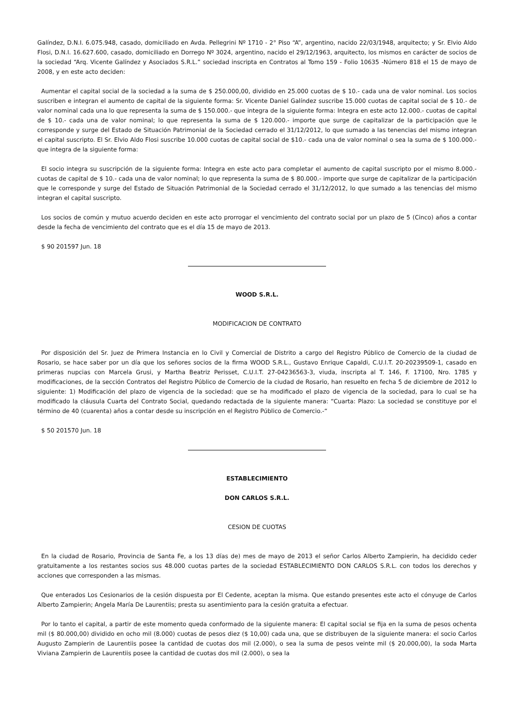Galíndez, D.N.I. 6.075.948, casado, domiciliado en Avda. Pellegrini Nº 1710 - 2° Piso “A”, argentino, nacido 22/03/1948, arquitecto; y Sr. Elvio Aldo Flosi, D.N.I. 16.627.600, casado, domiciliado en Dorrego Nº 3024, argentino, nacido el 29/12/1963, arquitecto, los mismos en carácter de socios de la sociedad “Arq. Vicente Galíndez y Asociados S.R.L.” sociedad inscripta en Contratos al Tomo 159 - Folio 10635 -Número 818 el 15 de mayo de 2008, y en este acto deciden:
Aumentar el capital social de la sociedad a la suma de $ 250.000,00, dividido en 25.000 cuotas de $ 10.- cada una de valor nominal. Los socios suscriben e integran el aumento de capital de la siguiente forma: Sr. Vicente Daniel Galíndez suscribe 15.000 cuotas de capital social de $ 10.- de valor nominal cada una lo que representa la suma de $ 150.000.- que integra de la siguiente forma: Integra en este acto 12.000.- cuotas de capital de $ 10.- cada una de valor nominal; lo que representa la suma de $ 120.000.- importe que surge de capitalizar de la participación que le corresponde y surge del Estado de Situación Patrimonial de la Sociedad cerrado el 31/12/2012, lo que sumado a las tenencias del mismo integran el capital suscripto. El Sr. Elvio Aldo Flosi suscribe 10.000 cuotas de capital social de $10.- cada una de valor nominal o sea la suma de $ 100.000.- que integra de la siguiente forma:
El socio integra su suscripción de la siguiente forma: Integra en este acto para completar el aumento de capital suscripto por el mismo 8.000.- cuotas de capital de $ 10.- cada una de valor nominal; lo que representa la suma de $ 80.000.- importe que surge de capitalizar de la participación que le corresponde y surge del Estado de Situación Patrimonial de la Sociedad cerrado el 31/12/2012, lo que sumado a las tenencias del mismo integran el capital suscripto.
Los socios de común y mutuo acuerdo deciden en este acto prorrogar el vencimiento del contrato social por un plazo de 5 (Cinco) años a contar desde la fecha de vencimiento del contrato que es el día 15 de mayo de 2013.
$ 90 201597 Jun. 18
WOOD S.R.L.
MODIFICACION DE CONTRATO
Por disposición del Sr. Juez de Primera Instancia en lo Civil y Comercial de Distrito a cargo del Registro Público de Comercio de la ciudad de Rosario, se hace saber por un día que los señores socios de la firma WOOD S.R.L., Gustavo Enrique Capaldi, C.U.I.T. 20-20239509-1, casado en primeras nupcias con Marcela Grusi, y Martha Beatriz Perisset, C.U.I.T. 27-04236563-3, viuda, inscripta al T. 146, F. 17100, Nro. 1785 y modificaciones, de la sección Contratos del Registro Público de Comercio de la ciudad de Rosario, han resuelto en fecha 5 de diciembre de 2012 lo siguiente: 1) Modificación del plazo de vigencia de la sociedad: que se ha modificado el plazo de vigencia de la sociedad, para lo cual se ha modificado la cláusula Cuarta del Contrato Social, quedando redactada de la siguiente manera: “Cuarta: Plazo: La sociedad se constituye por el término de 40 (cuarenta) años a contar desde su inscripción en el Registro Público de Comercio.-“
$ 50 201570 Jun. 18
ESTABLECIMIENTO
DON CARLOS S.R.L.
CESION DE CUOTAS
En la ciudad de Rosario, Provincia de Santa Fe, a los 13 días de) mes de mayo de 2013 el señor Carlos Alberto Zampierin, ha decidido ceder gratuitamente a los restantes socios sus 48.000 cuotas partes de la sociedad ESTABLECIMIENTO DON CARLOS S.R.L. con todos los derechos y acciones que corresponden a las mismas.
Que enterados Los Cesionarios de la cesión dispuesta por El Cedente, aceptan la misma. Que estando presentes este acto el cónyuge de Carlos Alberto Zampierin; Angela María De Laurentiis; presta su asentimiento para la cesión gratuita a efectuar.
Por lo tanto el capital, a partir de este momento queda conformado de la siguiente manera: El capital social se fija en la suma de pesos ochenta mil ($ 80.000,00) dividido en ocho mil (8.000) cuotas de pesos diez ($ 10,00) cada una, que se distribuyen de la siguiente manera: el socio Carlos Augusto Zampierin de Laurentiis posee la cantidad de cuotas dos mil (2.000), o sea la suma de pesos veinte mil ($ 20.000,00), la soda Marta Viviana Zampierin de Laurentiis posee la cantidad de cuotas dos mil (2.000), o sea la